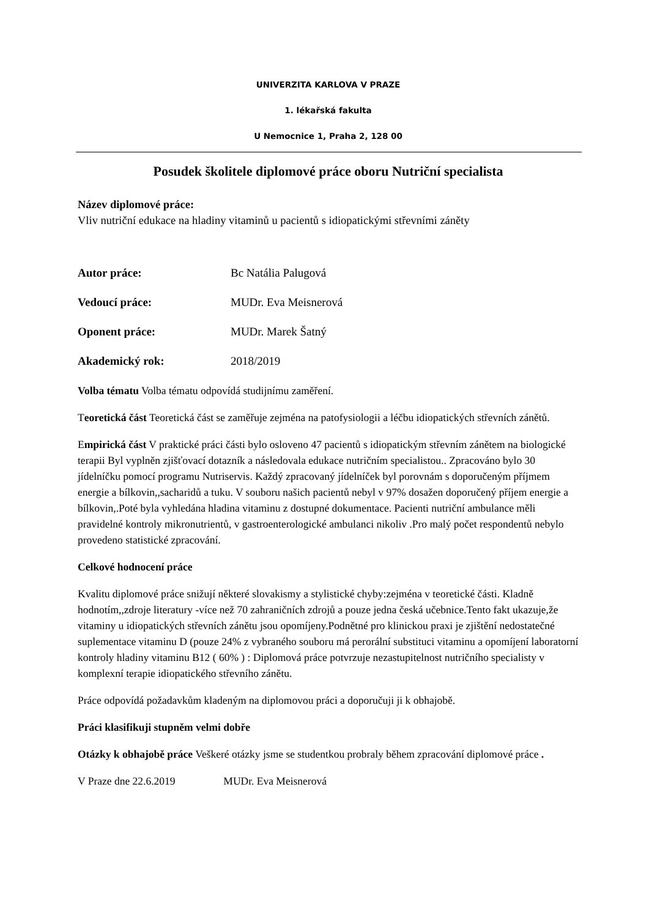UNIVERZITA KARLOVA V PRAZE
1. lékařská fakulta
U Nemocnice 1, Praha 2, 128 00
Posudek školitele diplomové práce oboru Nutriční specialista
Název diplomové práce:
Vliv nutriční edukace na hladiny vitaminů u pacientů s idiopatickými střevními záněty
Autor práce: Bc Natália Palugová
Vedoucí práce: MUDr. Eva Meisnerová
Oponent práce: MUDr. Marek Šatný
Akademický rok: 2018/2019
Volba tématu Volba tématu odpovídá studijnímu zaměření.
Teoretická část Teoretická část se zaměřuje zejména na patofysiologii a léčbu idiopatických střevních zánětů.
Empirická část V praktické práci části bylo osloveno 47 pacientů s idiopatickým střevním zánětem na biologické terapii Byl vyplněn zjišťovací dotazník a následovala edukace nutričním specialistou.. Zpracováno bylo 30 jídelníčku pomocí programu Nutriservis. Každý zpracovaný jídelníček byl porovnám s doporučeným příjmem energie a bílkovin,,sacharidů a tuku. V souboru našich pacientů nebyl v 97% dosažen doporučený příjem energie a bílkovin,.Poté byla vyhledána hladina vitaminu z dostupné dokumentace. Pacienti nutriční ambulance měli pravidelné kontroly mikronutrientů, v gastroenterologické ambulanci nikoliv .Pro malý počet respondentů nebylo provedeno statistické zpracování.
Celkové hodnocení práce
Kvalitu diplomové práce snižují některé slovakismy a stylistické chyby:zejména v teoretické části. Kladně hodnotím,,zdroje literatury -více než 70 zahraničních zdrojů a pouze jedna česká učebnice.Tento fakt ukazuje,že vitaminy u idiopatických střevních zánětu jsou opomíjeny.Podnětné pro klinickou praxi je zjištění nedostatečné suplementace vitaminu D (pouze 24% z vybraného souboru má perorální substituci vitaminu a opomíjení laboratorní kontroly hladiny vitaminu B12 ( 60% ) : Diplomová práce potvrzuje nezastupitelnost nutričního specialisty v komplexní terapie idiopatického střevního zánětu.
Práce odpovídá požadavkům kladeným na diplomovou práci a doporučuji ji k obhajobě.
Práci klasifikuji stupněm velmi dobře
Otázky k obhajobě práce Veškeré otázky jsme se studentkou probraly během zpracování diplomové práce .
V Praze dne 22.6.2019 MUDr. Eva Meisnerová